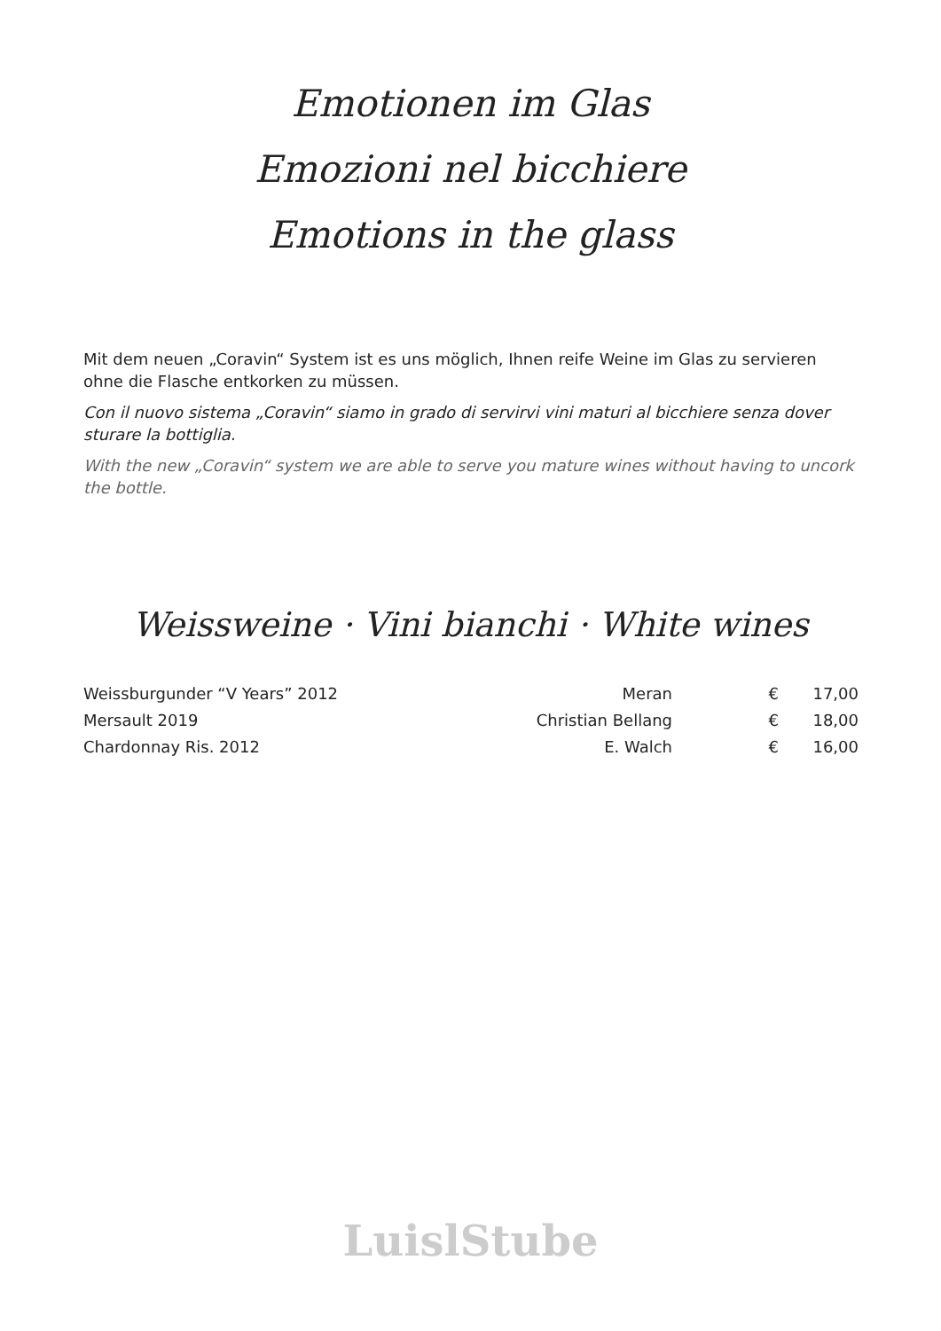Emotionen im Glas
Emozioni nel bicchiere
Emotions in the glass
Mit dem neuen „Coravin“ System ist es uns möglich, Ihnen reife Weine im Glas zu servieren ohne die Flasche entkorken zu müssen.
Con il nuovo sistema „Coravin“ siamo in grado di servirvi vini maturi al bicchiere senza dover sturare la bottiglia.
With the new „Coravin“ system we are able to serve you mature wines without having to uncork the bottle.
Weissweine · Vini bianchi · White wines
| Weissburgunder “V Years” 2012 | Meran | € | 17,00 |
| Mersault 2019 | Christian Bellang | € | 18,00 |
| Chardonnay Ris. 2012 | E. Walch | € | 16,00 |
LuislStube